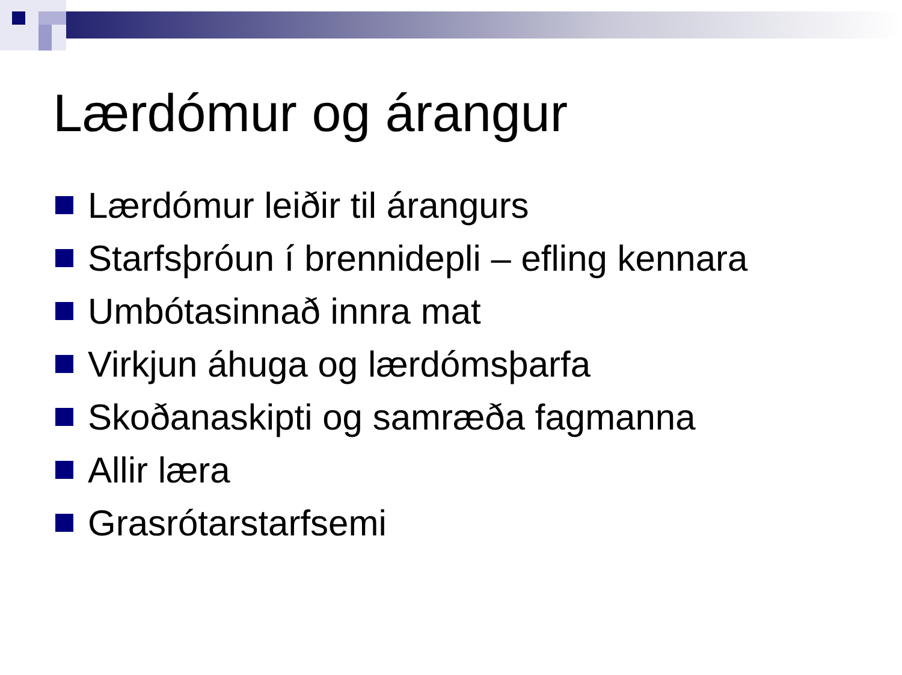Lærdómur og árangur
Lærdómur leiðir til árangurs
Starfsþróun í brennidepli – efling kennara
Umbótasinnað innra mat
Virkjun áhuga og lærdómsþarfa
Skoðanaskipti og samræða fagmanna
Allir læra
Grasrótarstarfsemi